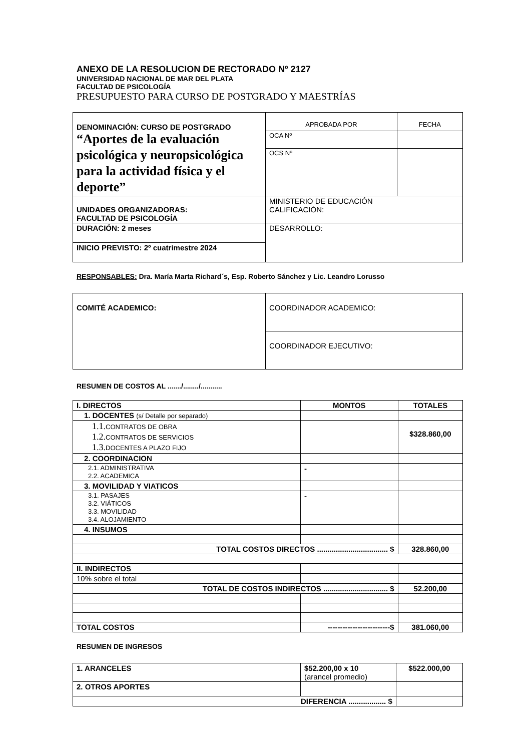ANEXO DE LA RESOLUCION DE RECTORADO Nº 2127
UNIVERSIDAD NACIONAL DE MAR DEL PLATA
FACULTAD DE PSICOLOGÍA
PRESUPUESTO PARA CURSO DE POSTGRADO Y MAESTRÍAS
| DENOMINACIÓN: CURSO DE POSTGRADO “Aportes de la evaluación psicológica y neuropsicológica para la actividad física y el deporte” | APROBADA POR | FECHA |
| | OCA Nº | |
| | OCS Nº | |
| UNIDADES ORGANIZADORAS: FACULTAD DE PSICOLOGÍA | MINISTERIO DE EDUCACIÓN CALIFICACIÓN: | |
| DURACIÓN: 2 meses | DESARROLLO: | |
| INICIO PREVISTO: 2º cuatrimestre 2024 | | |
RESPONSABLES: Dra. María Marta Richard´s, Esp. Roberto Sánchez y Lic. Leandro Lorusso
| COMITÉ ACADEMICO: | COORDINADOR ACADEMICO: |
| | COORDINADOR EJECUTIVO: |
RESUMEN DE COSTOS AL ......./......../...........
| I. DIRECTOS | MONTOS | TOTALES |
| 1. DOCENTES (s/ Detalle por separado) | | |
| 1.1. CONTRATOS DE OBRA 1.2. CONTRATOS DE SERVICIOS 1.3. DOCENTES A PLAZO FIJO | | $328.860,00 |
| 2. COORDINACION | | |
| 2.1. ADMINISTRATIVA 2.2. ACADEMICA | - | |
| 3. MOVILIDAD Y VIATICOS | | |
| 3.1. PASAJES 3.2. VIÁTICOS 3.3. MOVILIDAD 3.4. ALOJAMIENTO | - | |
| 4. INSUMOS | | |
| TOTAL COSTOS DIRECTOS .................................. $ | | 328.860,00 |
| II. INDIRECTOS | | |
| 10% sobre el total | | |
| TOTAL DE COSTOS INDIRECTOS ............................... $ | | 52.200,00 |
| TOTAL COSTOS | -------------------------$ | 381.060,00 |
RESUMEN DE INGRESOS
| 1. ARANCELES | $52.200,00 x 10 (arancel promedio) | $522.000,00 |
| 2. OTROS APORTES | | |
| DIFERENCIA .................. $ | | |